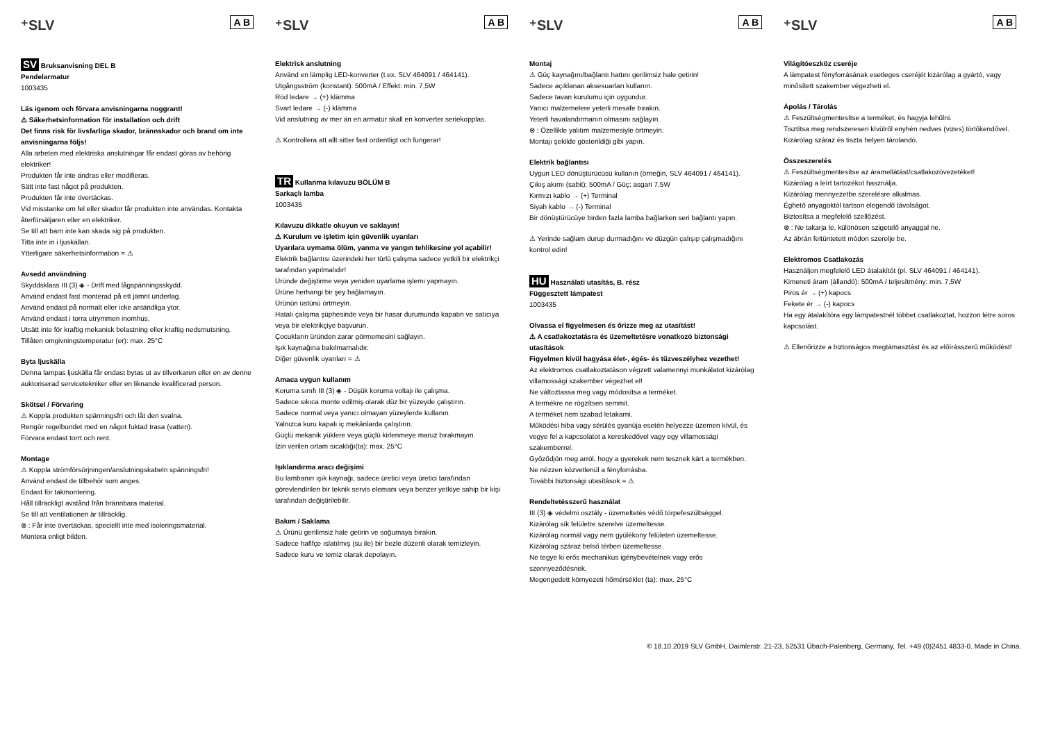⁺SLV A B
SV Bruksanvisning DEL B
Pendelarmatur
1003435
Läs igenom och förvara anvisningarna noggrant!
⚠ Säkerhetsinformation för installation och drift
Det finns risk för livsfarliga skador, brännskador och brand om inte anvisningarna följs!
Alla arbeten med elektriska anslutningar får endast göras av behörig elektriker!
Produkten får inte ändras eller modifieras.
Sätt inte fast något på produkten.
Produkten får inte övertäckas.
Vid misstanke om fel eller skador får produkten inte användas. Kontakta återförsäljaren eller en elektriker.
Se till att barn inte kan skada sig på produkten.
Titta inte in i ljuskällan.
Ytterligare säkerhetsinformation = ⚠
Avsedd användning
Skyddsklass III (3) ◈ - Drift med lågspänningsskydd.
Använd endast fast monterad på ett jämnt underlag.
Använd endast på normalt eller icke antändliga ytor.
Använd endast i torra utrymmen inomhus.
Utsätt inte för kraftig mekanisk belastning eller kraftig nedsmutsning.
Tillåten omgivningstemperatur (er): max. 25°C
Byta ljuskälla
Denna lampas ljuskälla får endast bytas ut av tillverkaren eller en av denne auktoriserad servicetekniker eller en liknande kvalificerad person.
Skötsel / Förvaring
⚠ Koppla produkten spänningsfri och låt den svalna.
Rengör regelbundet med en något fuktad trasa (vatten).
Förvara endast torrt och rent.
Montage
⚠ Koppla strömförsörjningen/anslutningskabeln spänningsfri!
Använd endast de tillbehör som anges.
Endast för takmontering.
Håll tillräckligt avstånd från brännbara material.
Se till att ventilationen är tillräcklig.
⊗ : Får inte övertäckas, speciellt inte med isoleringsmaterial.
Montera enligt bilden.
⁺SLV A B
Elektrisk anslutning
Använd en lämplig LED-konverter (t ex. SLV 464091 / 464141).
Utgångsström (konstant): 500mA / Effekt: min. 7,5W
Röd ledare → (+) klämma
Svart ledare → (-) klämma
Vid anslutning av mer än en armatur skall en konverter seriekopplas.
⚠ Kontrollera att allt sitter fast ordentligt och fungerar!
TR Kullanma kılavuzu BÖLÜM B
Sarkaçlı lamba
1003435
Kılavuzu dikkatle okuyun ve saklayın!
⚠ Kurulum ve işletim için güvenlik uyarıları
Uyarılara uymama ölüm, yanma ve yangın tehlikesine yol açabilir!
Elektrik bağlantısı üzerindeki her türlü çalışma sadece yetkili bir elektrikçi tarafından yapılmalıdır!
Üründe değiştirme veya yeniden uyarlama işlemi yapmayın.
Ürüne herhangi bir şey bağlamayın.
Ürünün üstünü örtmeyin.
Hatalı çalışma şüphesinde veya bir hasar durumunda kapatın ve satıcıya veya bir elektrikçiye başvurun.
Çocukların üründen zarar görmemesini sağlayın.
Işık kaynağına bakılmamalıdır.
Diğer güvenlik uyarıları = ⚠
Amaca uygun kullanım
Koruma sınıfı III (3) ◈ - Düşük koruma voltajı ile çalışma.
Sadece sıkıca monte edilmiş olarak düz bir yüzeyde çalıştırın.
Sadece normal veya yanıcı olmayan yüzeylerde kullanın.
Yalnızca kuru kapalı iç mekânlarda çalıştırın.
Güçlü mekanik yüklere veya güçlü kirlenmeye maruz bırakmayın.
İzin verilen ortam sıcaklığı(ta): max. 25°C
Işıklandırma aracı değişimi
Bu lambanın ışık kaynağı, sadece üretici veya üretici tarafından görevlendirilen bir teknik servis elemanı veya benzer yetkiye sahip bir kişi tarafından değiştirilebilir.
Bakım / Saklama
⚠ Ürünü gerilimsiz hale getirin ve soğumaya bırakın.
Sadece hafifçe ıslatılmış (su ile) bir bezle düzenli olarak temizleyin.
Sadece kuru ve temiz olarak depolayın.
⁺SLV A B
Montaj
⚠ Güç kaynağını/bağlantı hattını gerilimsiz hale getirin!
Sadece açıklanan aksesuarları kullanın.
Sadece tavan kurulumu için uygundur.
Yanıcı malzemelere yeterli mesafe bırakın.
Yeterli havalandırmanın olmasını sağlayın.
⊗ : Özellikle yalıtım malzemesiyle örtmeyin.
Montajı şekilde gösterildiği gibi yapın.
Elektrik bağlantısı
Uygun LED dönüştürücüsü kullanın (örneğin, SLV 464091 / 464141).
Çıkış akımı (sabit): 500mA / Güç: asgari 7,5W
Kırmızı kablo → (+) Terminal
Siyah kablo → (-) Terminal
Bir dönüştürücüye birden fazla lamba bağlarken seri bağlantı yapın.
⚠ Yerinde sağlam durup durmadığını ve düzgün çalışıp çalışmadığını kontrol edin!
HU Használati utasítás, B. rész
Függesztett lámpatest
1003435
Olvassa el figyelmesen és őrizze meg az utasítást!
⚠ A csatlakoztatásra és üzemeltetésre vonatkozó biztonsági utasítások
Figyelmen kívül hagyása élet-, égés- és tűzveszélyhez vezethet!
Az elektromos csatlakoztatáson végzett valamennyi munkálatot kizárólag villamossági szakember végezhet el!
Ne változtassa meg vagy módosítsa a terméket.
A termékre ne rögzítsen semmit.
A terméket nem szabad letakarni.
Működési hiba vagy sérülés gyanúja esetén helyezze üzemen kívül, és vegye fel a kapcsolatot a kereskedővel vagy egy villamossági szakemberrel.
Győződjön meg arról, hogy a gyerekek nem tesznek kárt a termékben.
Ne nézzen közvetlenül a fényforrásba.
További biztonsági utasítások = ⚠
Rendeltetésszerű használat
III (3) ◈ védelmi osztály - üzemeltetés védő törpefeszültséggel.
Kizárólag sík felületre szerelve üzemeltesse.
Kizárólag normál vagy nem gyúlékony felületen üzemeltesse.
Kizárólag száraz belső térben üzemeltesse.
Ne tegye ki erős mechanikus igénybevételnek vagy erős szennyeződésnek.
Megengedett környezeti hőmérséklet (ta): max. 25°C
⁺SLV A B
Világítóeszköz cseréje
A lámpatest fényforrásának esetleges cseréjét kizárólag a gyártó, vagy minősített szakember végezheti el.
Ápolás / Tárolás
⚠ Feszültségmentesítse a terméket, és hagyja lehűlni.
Tisztítsa meg rendszeresen kívülről enyhén nedves (vizes) törlőkendővel.
Kizárólag száraz és tiszta helyen tárolandó.
Összeszerelés
⚠ Feszültségmentesítse az áramellátást/csatlakozóvezetéket!
Kizárólag a leírt tartozékot használja.
Kizárólag mennyezetbe szerelésre alkalmas.
Éghető anyagoktól tartson elegendő távolságot.
Biztosítsa a megfelelő szellőzést.
⊗ : Ne takarja le, különösen szigetelő anyaggal ne.
Az ábrán feltüntetett módon szerelje be.
Elektromos Csatlakozás
Használjon megfelelő LED átalakítót (pl. SLV 464091 / 464141).
Kimeneti áram (állandó): 500mA / teljesítmény: min. 7,5W
Piros ér → (+) kapocs
Fekete ér → (-) kapocs
Ha egy átalakítóra egy lámpatestnél többet csatlakoztat, hozzon létre soros kapcsolást.
⚠ Ellenőrizze a biztonságos megtámasztást és az előírásszerű működést!
© 18.10.2019 SLV GmbH, Daimlerstr. 21-23, 52531 Übach-Palenberg, Germany, Tel. +49 (0)2451 4833-0. Made in China.